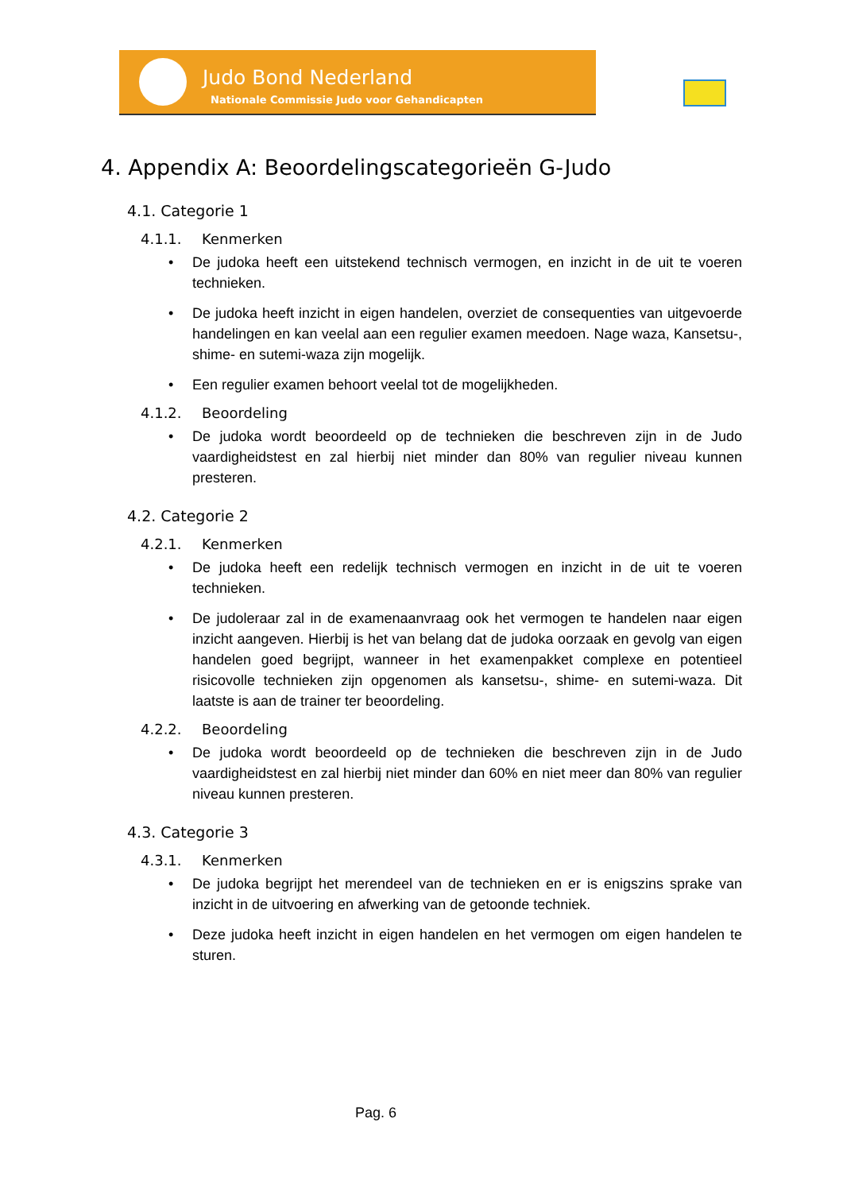Judo Bond Nederland
Nationale Commissie Judo voor Gehandicapten
4. Appendix A: Beoordelingscategorieën G-Judo
4.1. Categorie 1
4.1.1. Kenmerken
• De judoka heeft een uitstekend technisch vermogen, en inzicht in de uit te voeren technieken.
• De judoka heeft inzicht in eigen handelen, overziet de consequenties van uitgevoerde handelingen en kan veelal aan een regulier examen meedoen. Nage waza, Kansetsu-, shime- en sutemi-waza zijn mogelijk.
• Een regulier examen behoort veelal tot de mogelijkheden.
4.1.2. Beoordeling
• De judoka wordt beoordeeld op de technieken die beschreven zijn in de Judo vaardigheidstest en zal hierbij niet minder dan 80% van regulier niveau kunnen presteren.
4.2. Categorie 2
4.2.1. Kenmerken
• De judoka heeft een redelijk technisch vermogen en inzicht in de uit te voeren technieken.
• De judoleraar zal in de examenaanvraag ook het vermogen te handelen naar eigen inzicht aangeven. Hierbij is het van belang dat de judoka oorzaak en gevolg van eigen handelen goed begrijpt, wanneer in het examenpakket complexe en potentieel risicovolle technieken zijn opgenomen als kansetsu-, shime- en sutemi-waza. Dit laatste is aan de trainer ter beoordeling.
4.2.2. Beoordeling
• De judoka wordt beoordeeld op de technieken die beschreven zijn in de Judo vaardigheidstest en zal hierbij niet minder dan 60% en niet meer dan 80% van regulier niveau kunnen presteren.
4.3. Categorie 3
4.3.1. Kenmerken
• De judoka begrijpt het merendeel van de technieken en er is enigszins sprake van inzicht in de uitvoering en afwerking van de getoonde techniek.
• Deze judoka heeft inzicht in eigen handelen en het vermogen om eigen handelen te sturen.
Pag. 6